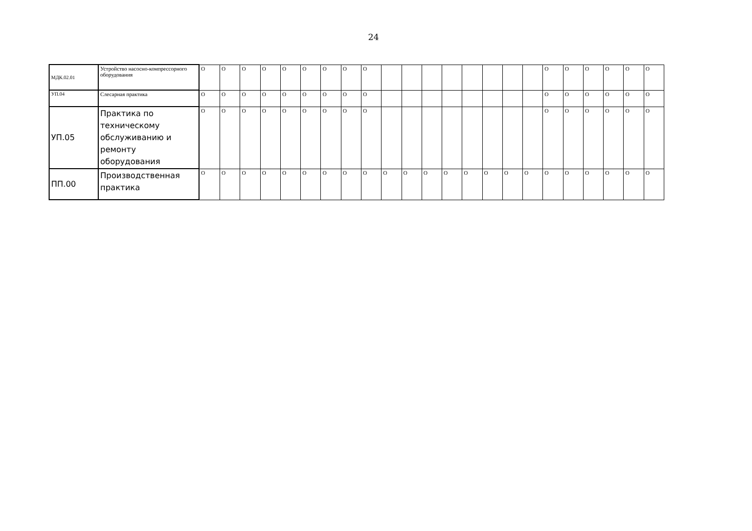24
| МДК.02.01 | Устройство насосно-компрессорного оборудования | О | О | О | О | О | О | О | О | О | | | | | | | | | О | О | О | О | О | О |
| УП.04 | Слесарная практика | О | О | О | О | О | О | О | О | О | | | | | | | | | О | О | О | О | О | О |
| УП.05 | Практика по техническому обслуживанию и ремонту оборудования | О | О | О | О | О | О | О | О | О | | | | | | | | | О | О | О | О | О | О |
| ПП.00 | Производственная практика | О | О | О | О | О | О | О | О | О | О | О | О | О | О | О | О | О | О | О | О | О | О | О |